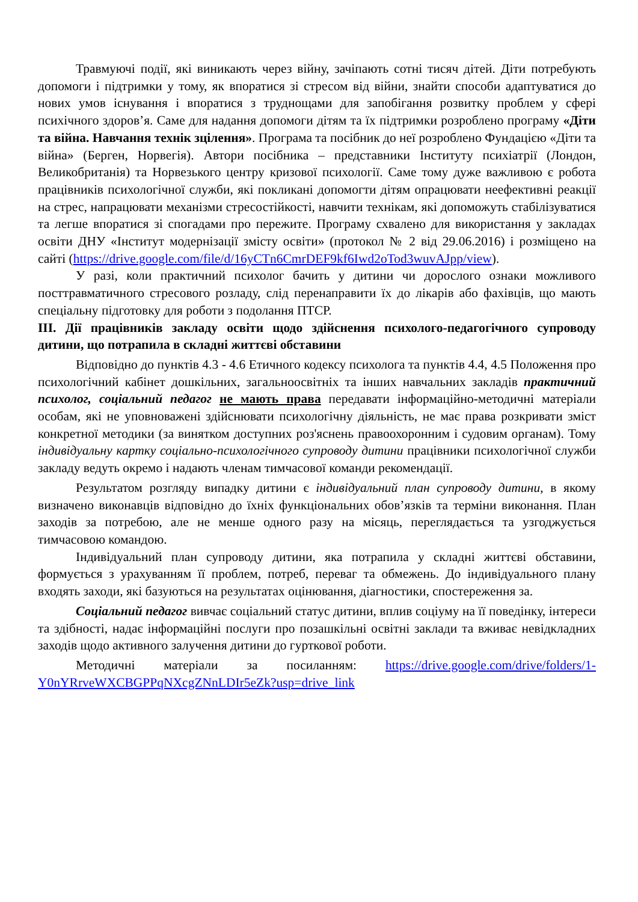Травмуючі події, які виникають через війну, зачіпають сотні тисяч дітей. Діти потребують допомоги і підтримки у тому, як впоратися зі стресом від війни, знайти способи адаптуватися до нових умов існування і впоратися з труднощами для запобігання розвитку проблем у сфері психічного здоров’я. Саме для надання допомоги дітям та їх підтримки розроблено програму «Діти та війна. Навчання технік зцілення». Програма та посібник до неї розроблено Фундацією «Діти та війна» (Берген, Норвегія). Автори посібника – представники Інституту психіатрії (Лондон, Великобританія) та Норвезького центру кризової психології. Саме тому дуже важливою є робота працівників психологічної служби, які покликані допомогти дітям опрацювати неефективні реакції на стрес, напрацювати механізми стресостійкості, навчити технікам, які допоможуть стабілізуватися та легше впоратися зі спогадами про пережите. Програму схвалено для використання у закладах освіти ДНУ «Інститут модернізації змісту освіти» (протокол № 2 від 29.06.2016) і розміщено на сайті (https://drive.google.com/file/d/16yCTn6CmrDEF9kf6Iwd2oTod3wuvAJpp/view).
У разі, коли практичний психолог бачить у дитини чи дорослого ознаки можливого посттравматичного стресового розладу, слід перенаправити їх до лікарів або фахівців, що мають спеціальну підготовку для роботи з подолання ПТСР.
ІІІ. Дії працівників закладу освіти щодо здійснення психолого-педагогічного супроводу дитини, що потрапила в складні життєві обставини
Відповідно до пунктів 4.3 - 4.6 Етичного кодексу психолога та пунктів 4.4, 4.5 Положення про психологічний кабінет дошкільних, загальноосвітніх та інших навчальних закладів практичний психолог, соціальний педагог не мають права передавати інформаційно-методичні матеріали особам, які не уповноважені здійснювати психологічну діяльність, не має права розкривати зміст конкретної методики (за винятком доступних роз'яснень правоохоронним і судовим органам). Тому індивідуальну картку соціально-психологічного супроводу дитини працівники психологічної служби закладу ведуть окремо і надають членам тимчасової команди рекомендації.
Результатом розгляду випадку дитини є індивідуальний план супроводу дитини, в якому визначено виконавців відповідно до їхніх функціональних обов’язків та терміни виконання. План заходів за потребою, але не менше одного разу на місяць, переглядається та узгоджується тимчасовою командою.
Індивідуальний план супроводу дитини, яка потрапила у складні життєві обставини, формується з урахуванням її проблем, потреб, переваг та обмежень. До індивідуального плану входять заходи, які базуються на результатах оцінювання, діагностики, спостереження за.
Соціальний педагог вивчає соціальний статус дитини, вплив соціуму на її поведінку, інтереси та здібності, надає інформаційні послуги про позашкільні освітні заклади та вживає невідкладних заходів щодо активного залучення дитини до гурткової роботи.
Методичні матеріали за посиланням: https://drive.google.com/drive/folders/1-Y0nYRrveWXCBGPPqNXcgZNnLDIr5eZk?usp=drive_link